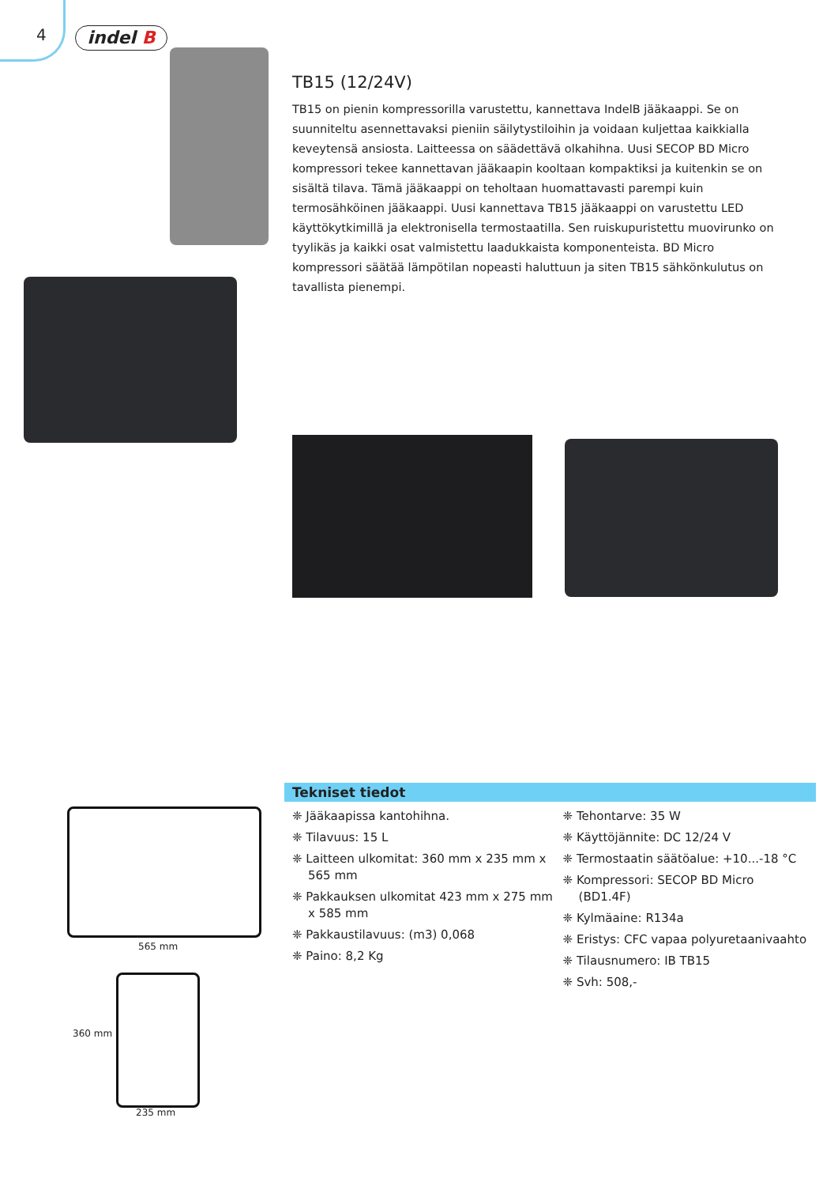4 indel B
TB15 (12/24V)
TB15 on pienin kompressorilla varustettu, kannettava IndelB jääkaappi. Se on suunniteltu asennettavaksi pieniin säilytystiloihin ja voidaan kuljettaa kaikkialla keveytensä ansiosta. Laitteessa on säädettävä olkahihna. Uusi SECOP BD Micro kompressori tekee kannettavan jääkaapin kooltaan kompaktiksi ja kuitenkin se on sisältä tilava. Tämä jääkaappi on teholtaan huomattavasti parempi kuin termosähköinen jääkaappi. Uusi kannettava TB15 jääkaappi on varustettu LED käyttökytkimillä ja elektronisella termostaatilla. Sen ruiskupuristettu muovirunko on tyylikäs ja kaikki osat valmistettu laadukkaista komponenteista. BD Micro kompressori säätää lämpötilan nopeasti haluttuun ja siten TB15 sähkönkulutus on tavallista pienempi.
565 mm
360 mm
235 mm
Tekniset tiedot
❈ Jääkaapissa kantohihna.
❈ Tilavuus: 15 L
❈ Laitteen ulkomitat: 360 mm x 235 mm x 565 mm
❈ Pakkauksen ulkomitat 423 mm x 275 mm x 585 mm
❈ Pakkaustilavuus: (m3) 0,068
❈ Paino: 8,2 Kg
❈ Tehontarve: 35 W
❈ Käyttöjännite: DC 12/24 V
❈ Termostaatin säätöalue: +10...-18 °C
❈ Kompressori: SECOP BD Micro (BD1.4F)
❈ Kylmäaine: R134a
❈ Eristys: CFC vapaa polyuretaanivaahto
❈ Tilausnumero: IB TB15
❈ Svh: 508,-